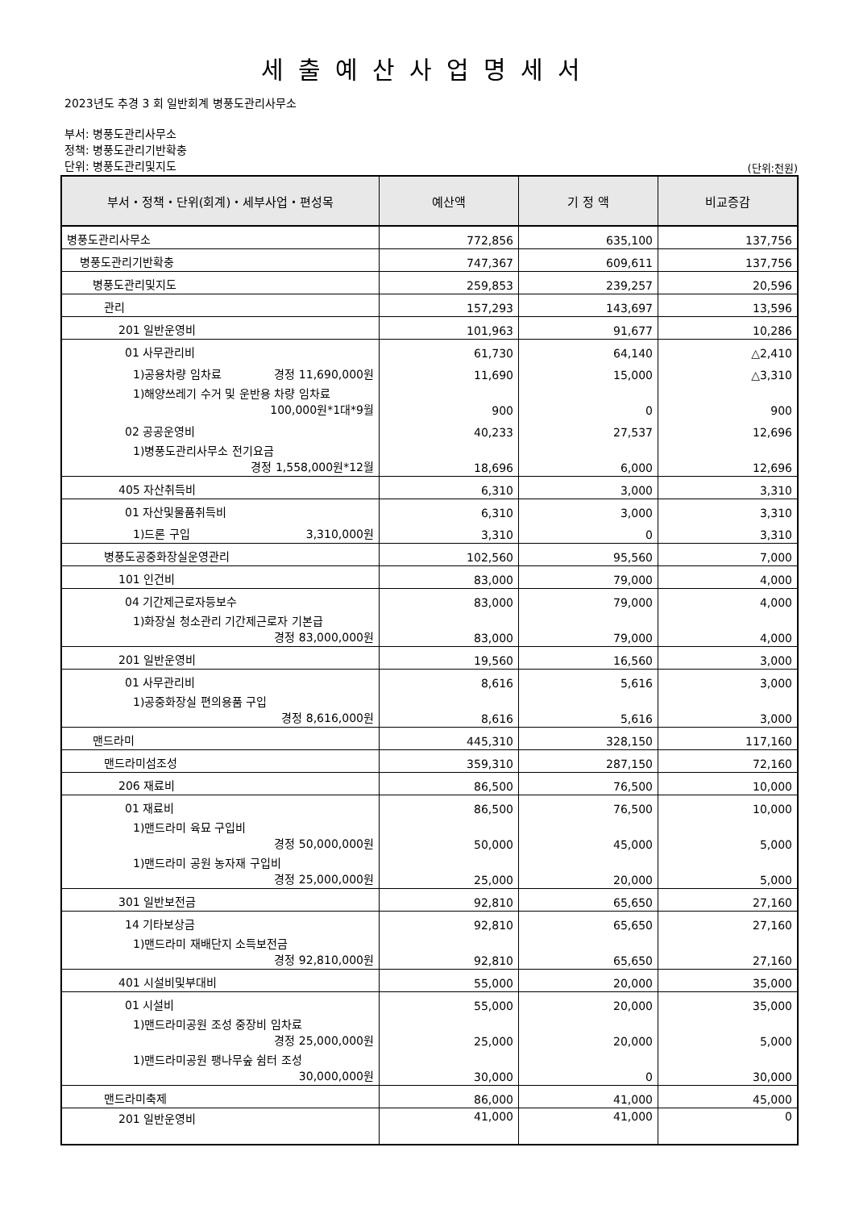세출예산사업명세서
2023년도 추경 3 회 일반회계 병풍도관리사무소
부서: 병풍도관리사무소
정책: 병풍도관리기반확충
단위: 병풍도관리및지도
(단위:천원)
| 부서・정책・단위(회계)・세부사업・편성목 | 예산액 | 기 정 액 | 비교증감 |
| --- | --- | --- | --- |
| 병풍도관리사무소 | 772,856 | 635,100 | 137,756 |
| 병풍도관리기반확충 | 747,367 | 609,611 | 137,756 |
| 병풍도관리및지도 | 259,853 | 239,257 | 20,596 |
| 관리 | 157,293 | 143,697 | 13,596 |
| 201 일반운영비 | 101,963 | 91,677 | 10,286 |
| 01 사무관리비 | 61,730 | 64,140 | △2,410 |
| 1)공용차량 임차료 경정 11,690,000원 | 11,690 | 15,000 | △3,310 |
| 1)해양쓰레기 수거 및 운반용 차량 임차료 100,000원*1대*9월 | 900 | 0 | 900 |
| 02 공공운영비 | 40,233 | 27,537 | 12,696 |
| 1)병풍도관리사무소 전기요금 경정 1,558,000원*12월 | 18,696 | 6,000 | 12,696 |
| 405 자산취득비 | 6,310 | 3,000 | 3,310 |
| 01 자산및물품취득비 | 6,310 | 3,000 | 3,310 |
| 1)드론 구입 3,310,000원 | 3,310 | 0 | 3,310 |
| 병풍도공중화장실운영관리 | 102,560 | 95,560 | 7,000 |
| 101 인건비 | 83,000 | 79,000 | 4,000 |
| 04 기간제근로자등보수 | 83,000 | 79,000 | 4,000 |
| 1)화장실 청소관리 기간제근로자 기본급 경정 83,000,000원 | 83,000 | 79,000 | 4,000 |
| 201 일반운영비 | 19,560 | 16,560 | 3,000 |
| 01 사무관리비 | 8,616 | 5,616 | 3,000 |
| 1)공중화장실 편의용품 구입 경정 8,616,000원 | 8,616 | 5,616 | 3,000 |
| 맨드라미 | 445,310 | 328,150 | 117,160 |
| 맨드라미섬조성 | 359,310 | 287,150 | 72,160 |
| 206 재료비 | 86,500 | 76,500 | 10,000 |
| 01 재료비 | 86,500 | 76,500 | 10,000 |
| 1)맨드라미 육묘 구입비 경정 50,000,000원 | 50,000 | 45,000 | 5,000 |
| 1)맨드라미 공원 농자재 구입비 경정 25,000,000원 | 25,000 | 20,000 | 5,000 |
| 301 일반보전금 | 92,810 | 65,650 | 27,160 |
| 14 기타보상금 | 92,810 | 65,650 | 27,160 |
| 1)맨드라미 재배단지 소득보전금 경정 92,810,000원 | 92,810 | 65,650 | 27,160 |
| 401 시설비및부대비 | 55,000 | 20,000 | 35,000 |
| 01 시설비 | 55,000 | 20,000 | 35,000 |
| 1)맨드라미공원 조성 중장비 임차료 경정 25,000,000원 | 25,000 | 20,000 | 5,000 |
| 1)맨드라미공원 팽나무숲 쉼터 조성 30,000,000원 | 30,000 | 0 | 30,000 |
| 맨드라미축제 | 86,000 | 41,000 | 45,000 |
| 201 일반운영비 | 41,000 | 41,000 | 0 |